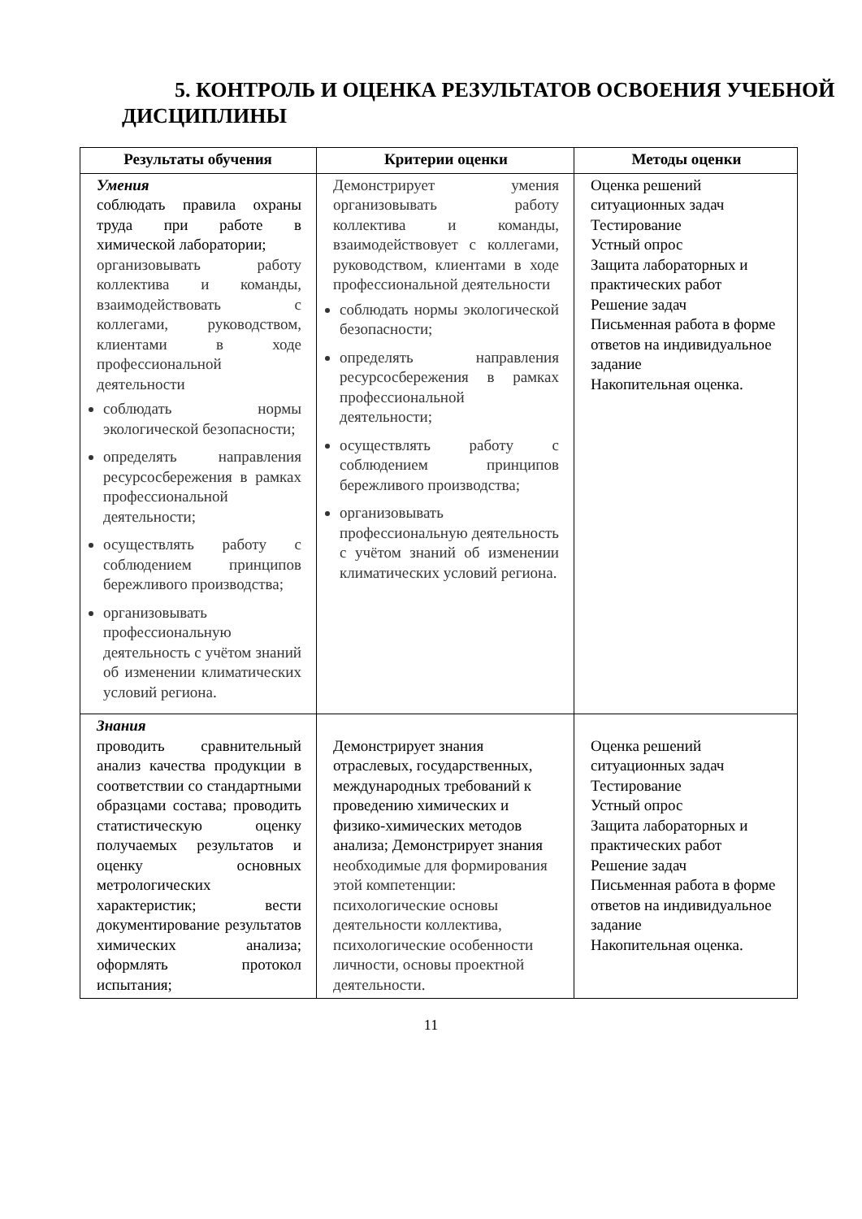5. КОНТРОЛЬ И ОЦЕНКА РЕЗУЛЬТАТОВ ОСВОЕНИЯ УЧЕБНОЙ ДИСЦИПЛИНЫ
| Результаты обучения | Критерии оценки | Методы оценки |
| --- | --- | --- |
| Умения соблюдать правила охраны труда при работе в химической лаборатории; организовывать работу коллектива и команды, взаимодействовать с коллегами, руководством, клиентами в ходе профессиональной деятельности соблюдать нормы экологической безопасности; определять направления ресурсосбережения в рамках профессиональной деятельности; осуществлять работу с соблюдением принципов бережливого производства; организовывать профессиональную деятельность с учётом знаний об изменении климатических условий региона. | Демонстрирует умения организовывать работу коллектива и команды, взаимодействовует с коллегами, руководством, клиентами в ходе профессиональной деятельности соблюдать нормы экологической безопасности; определять направления ресурсосбережения в рамках профессиональной деятельности; осуществлять работу с соблюдением принципов бережливого производства; организовывать профессиональную деятельность с учётом знаний об изменении климатических условий региона. | Оценка решений ситуационных задач Тестирование Устный опрос Защита лабораторных и практических работ Решение задач Письменная работа в форме ответов на индивидуальное задание Накопительная оценка. |
| Знания проводить сравнительный анализ качества продукции в соответствии со стандартными образцами состава; проводить статистическую оценку получаемых результатов и оценку основных метрологических характеристик; вести документирование результатов химических анализа; оформлять протокол испытания; | Демонстрирует знания отраслевых, государственных, международных требований к проведению химических и физико-химических методов анализа; Демонстрирует знания необходимые для формирования этой компетенции: психологические основы деятельности коллектива, психологические особенности личности, основы проектной деятельности. | Оценка решений ситуационных задач Тестирование Устный опрос Защита лабораторных и практических работ Решение задач Письменная работа в форме ответов на индивидуальное задание Накопительная оценка. |
11